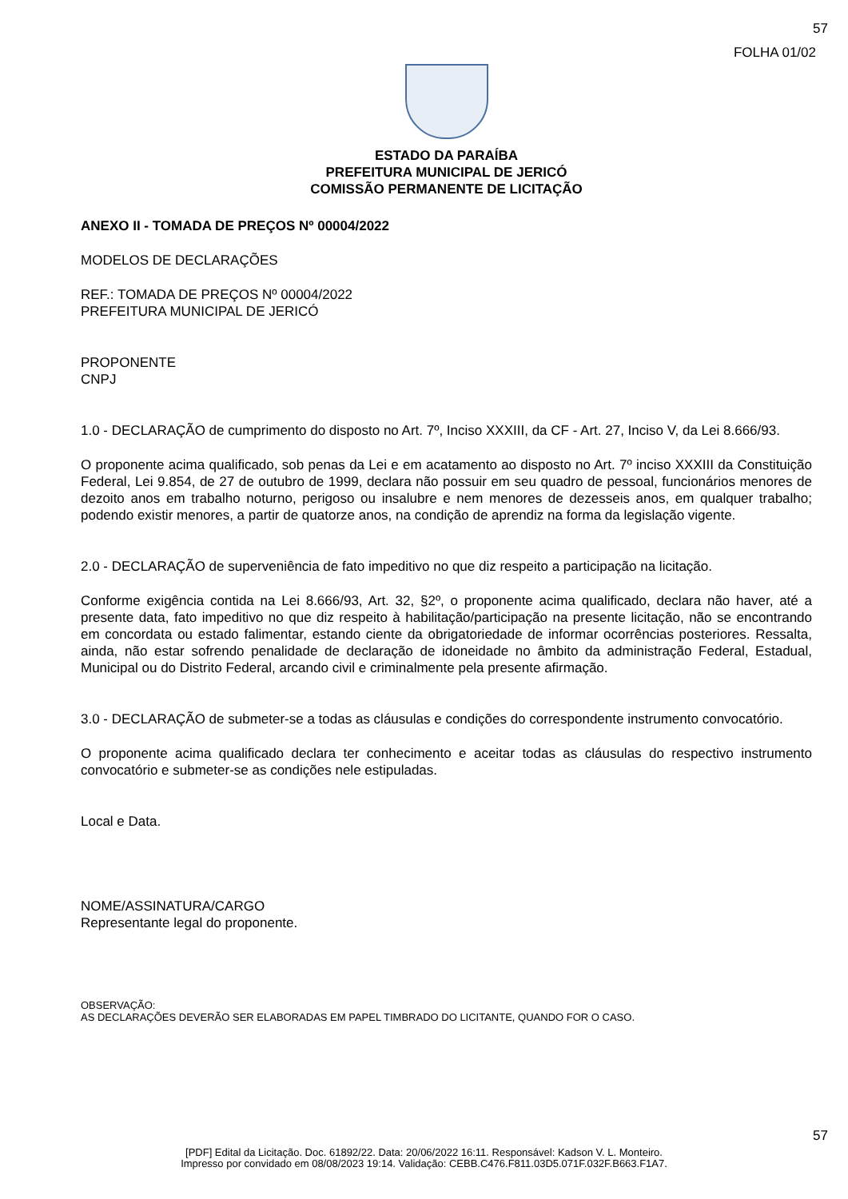57
FOLHA 01/02
ESTADO DA PARAÍBA
PREFEITURA MUNICIPAL DE JERICÓ
COMISSÃO PERMANENTE DE LICITAÇÃO
ANEXO II - TOMADA DE PREÇOS Nº 00004/2022
MODELOS DE DECLARAÇÕES
REF.: TOMADA DE PREÇOS Nº 00004/2022
PREFEITURA MUNICIPAL DE JERICÓ
PROPONENTE
CNPJ
1.0 - DECLARAÇÃO de cumprimento do disposto no Art. 7º, Inciso XXXIII, da CF - Art. 27, Inciso V, da Lei 8.666/93.
O proponente acima qualificado, sob penas da Lei e em acatamento ao disposto no Art. 7º inciso XXXIII da Constituição Federal, Lei 9.854, de 27 de outubro de 1999, declara não possuir em seu quadro de pessoal, funcionários menores de dezoito anos em trabalho noturno, perigoso ou insalubre e nem menores de dezesseis anos, em qualquer trabalho; podendo existir menores, a partir de quatorze anos, na condição de aprendiz na forma da legislação vigente.
2.0 - DECLARAÇÃO de superveniência de fato impeditivo no que diz respeito a participação na licitação.
Conforme exigência contida na Lei 8.666/93, Art. 32, §2º, o proponente acima qualificado, declara não haver, até a presente data, fato impeditivo no que diz respeito à habilitação/participação na presente licitação, não se encontrando em concordata ou estado falimentar, estando ciente da obrigatoriedade de informar ocorrências posteriores. Ressalta, ainda, não estar sofrendo penalidade de declaração de idoneidade no âmbito da administração Federal, Estadual, Municipal ou do Distrito Federal, arcando civil e criminalmente pela presente afirmação.
3.0 - DECLARAÇÃO de submeter-se a todas as cláusulas e condições do correspondente instrumento convocatório.
O proponente acima qualificado declara ter conhecimento e aceitar todas as cláusulas do respectivo instrumento convocatório e submeter-se as condições nele estipuladas.
Local e Data.
NOME/ASSINATURA/CARGO
Representante legal do proponente.
OBSERVAÇÃO:
AS DECLARAÇÕES DEVERÃO SER ELABORADAS EM PAPEL TIMBRADO DO LICITANTE, QUANDO FOR O CASO.
57
[PDF] Edital da Licitação. Doc. 61892/22. Data: 20/06/2022 16:11. Responsável: Kadson V. L. Monteiro.
Impresso por convidado em 08/08/2023 19:14. Validação: CEBB.C476.F811.03D5.071F.032F.B663.F1A7.